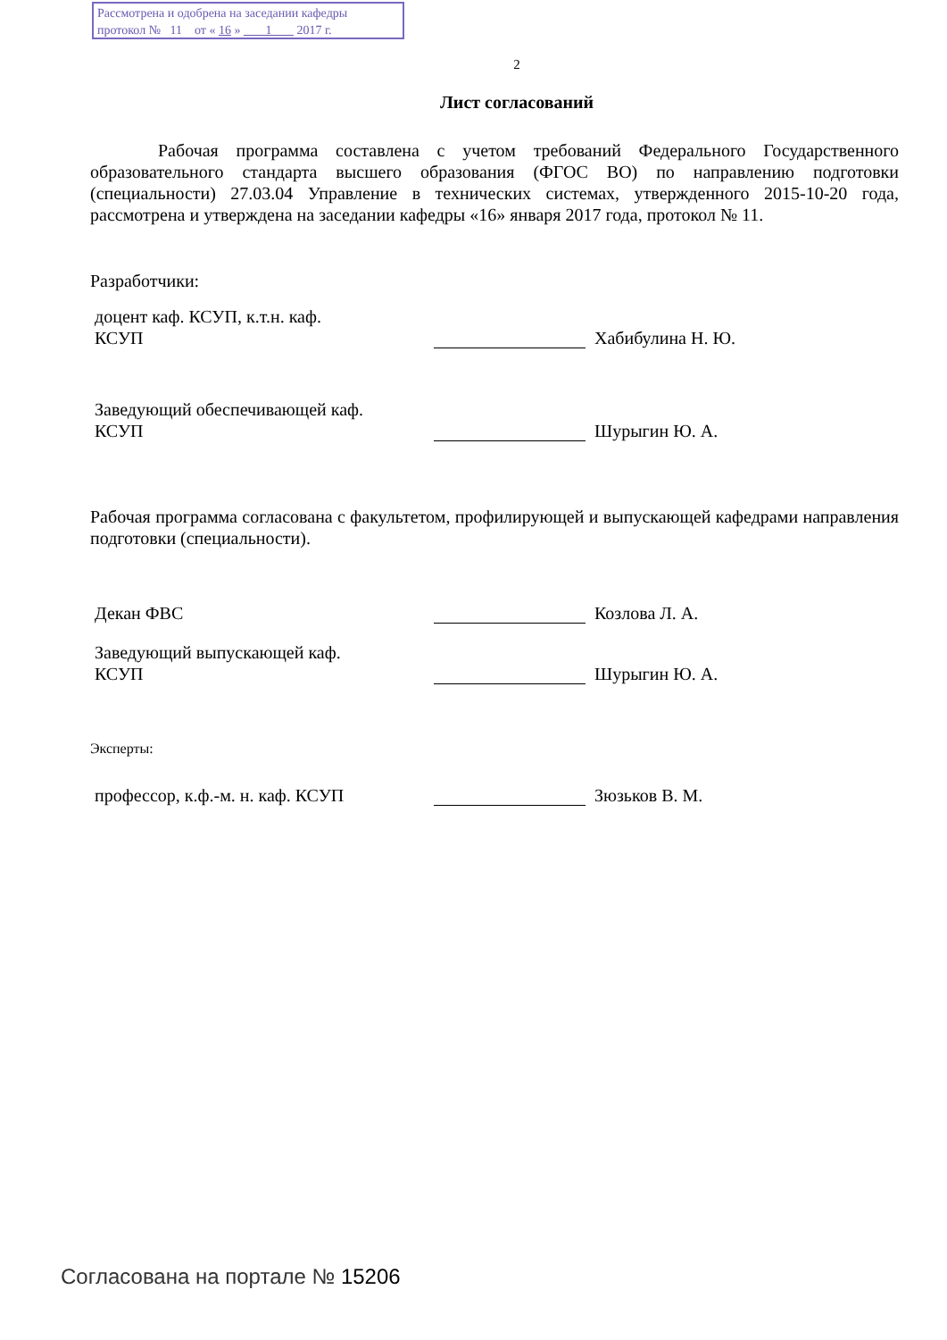Рассмотрена и одобрена на заседании кафедры
протокол № 11 от « 16 » 1 2017 г.
2
Лист согласований
Рабочая программа составлена с учетом требований Федерального Государственного образовательного стандарта высшего образования (ФГОС ВО) по направлению подготовки (специальности) 27.03.04 Управление в технических системах, утвержденного 2015-10-20 года, рассмотрена и утверждена на заседании кафедры «16» января 2017 года, протокол № 11.
Разработчики:
доцент каф. КСУП, к.т.н. каф.
КСУП
Хабибулина Н. Ю.
Заведующий обеспечивающей каф.
КСУП
Шурыгин Ю. А.
Рабочая программа согласована с факультетом, профилирующей и выпускающей кафедрами направления подготовки (специальности).
Декан ФВС Козлова Л. А.
Заведующий выпускающей каф.
КСУП
Шурыгин Ю. А.
Эксперты:
профессор, к.ф.-м. н. каф. КСУП Зюзьков В. М.
Согласована на портале № 15206